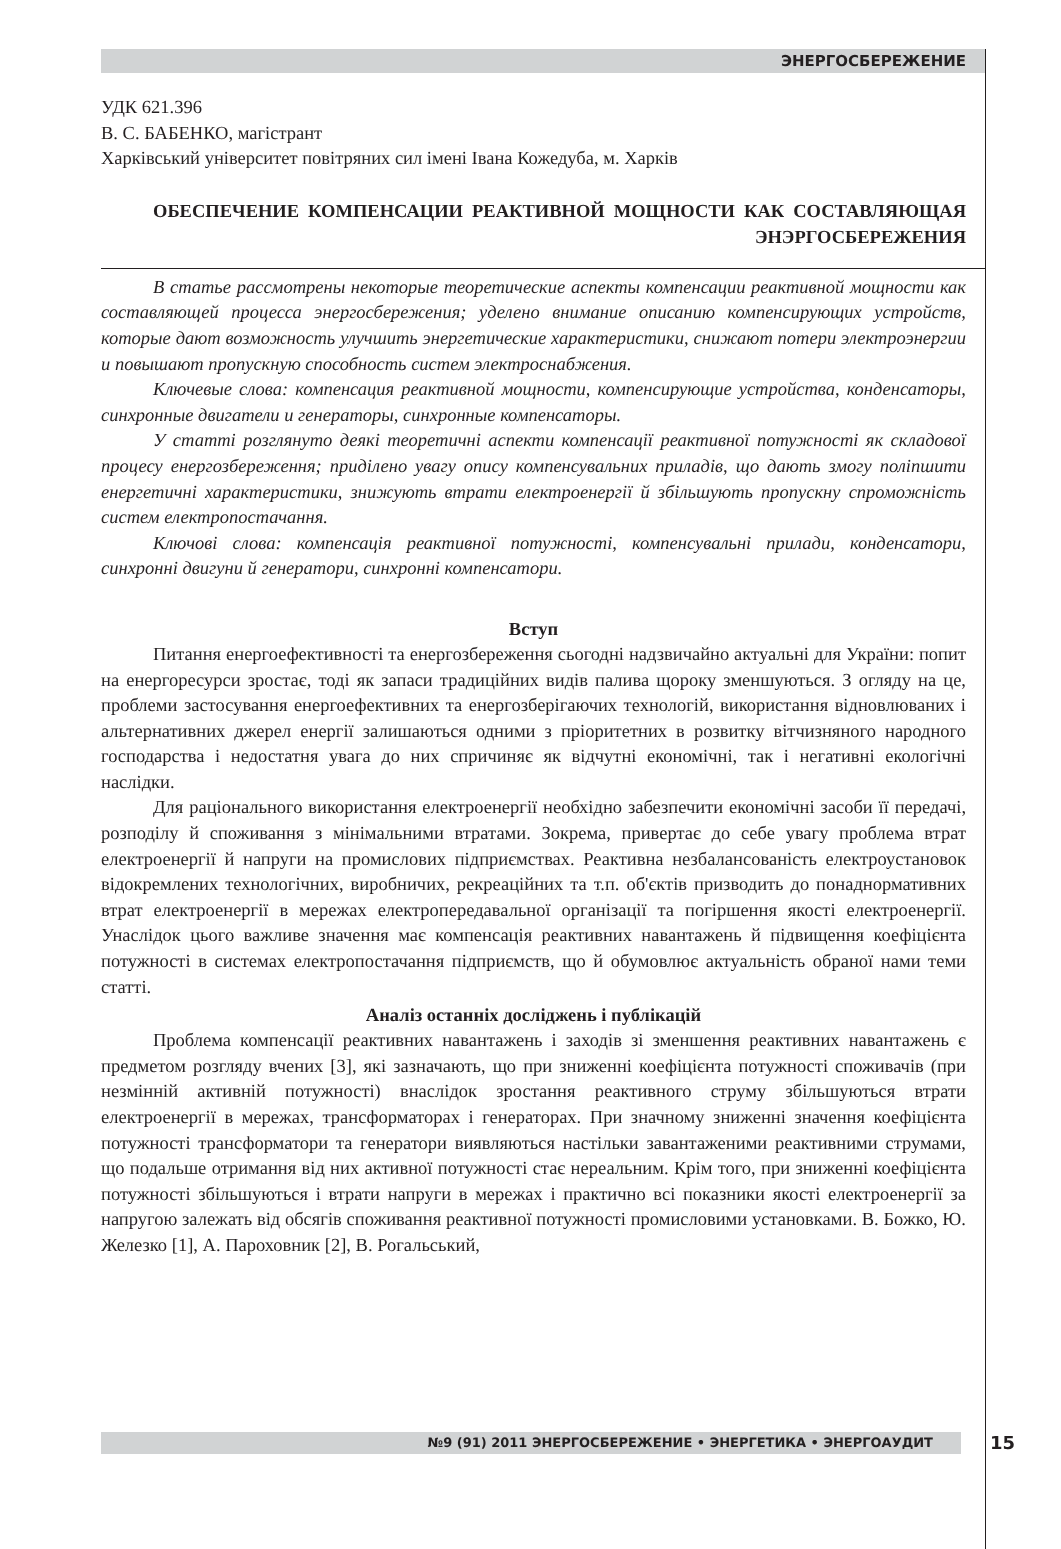ЭНЕРГОСБЕРЕЖЕНИЕ
УДК 621.396
В. С. БАБЕНКО, магістрант
Харківський університет повітряних сил імені Івана Кожедуба, м. Харків
ОБЕСПЕЧЕНИЕ КОМПЕНСАЦИИ РЕАКТИВНОЙ МОЩНОСТИ КАК СОСТАВЛЯЮЩАЯ ЭНЭРГОСБЕРЕЖЕНИЯ
В статье рассмотрены некоторые теоретические аспекты компенсации реактивной мощности как составляющей процесса энергосбережения; уделено внимание описанию компенсирующих устройств, которые дают возможность улучшить энергетические характеристики, снижают потери электроэнергии и повышают пропускную способность систем электроснабжения.
Ключевые слова: компенсация реактивной мощности, компенсирующие устройства, конденсаторы, синхронные двигатели и генераторы, синхронные компенсаторы.
У статті розглянуто деякі теоретичні аспекти компенсації реактивної потужності як складової процесу енергозбереження; приділено увагу опису компенсувальних приладів, що дають змогу поліпшити енергетичні характеристики, знижують втрати електроенергії й збільшують пропускну спроможність систем електропостачання.
Ключові слова: компенсація реактивної потужності, компенсувальні прилади, конденсатори, синхронні двигуни й генератори, синхронні компенсатори.
Вступ
Питання енергоефективності та енергозбереження сьогодні надзвичайно актуальні для України: попит на енергоресурси зростає, тоді як запаси традиційних видів палива щороку зменшуються. З огляду на це, проблеми застосування енергоефективних та енергозберігаючих технологій, використання відновлюваних і альтернативних джерел енергії залишаються одними з пріоритетних в розвитку вітчизняного народного господарства і недостатня увага до них спричиняє як відчутні економічні, так і негативні екологічні наслідки.
Для раціонального використання електроенергії необхідно забезпечити економічні засоби її передачі, розподілу й споживання з мінімальними втратами. Зокрема, привертає до себе увагу проблема втрат електроенергії й напруги на промислових підприємствах. Реактивна незбалансованість електроустановок відокремлених технологічних, виробничих, рекреаційних та т.п. об'єктів призводить до понаднормативних втрат електроенергії в мережах електропередавальної організації та погіршення якості електроенергії. Унаслідок цього важливе значення має компенсація реактивних навантажень й підвищення коефіцієнта потужності в системах електропостачання підприємств, що й обумовлює актуальність обраної нами теми статті.
Аналіз останніх досліджень і публікацій
Проблема компенсації реактивних навантажень і заходів зі зменшення реактивних навантажень є предметом розгляду вчених [3], які зазначають, що при зниженні коефіцієнта потужності споживачів (при незмінній активній потужності) внаслідок зростання реактивного струму збільшуються втрати електроенергії в мережах, трансформаторах і генераторах. При значному зниженні значення коефіцієнта потужності трансформатори та генератори виявляються настільки завантаженими реактивними струмами, що подальше отримання від них активної потужності стає нереальним. Крім того, при зниженні коефіцієнта потужності збільшуються і втрати напруги в мережах і практично всі показники якості електроенергії за напругою залежать від обсягів споживання реактивної потужності промисловими установками. В. Божко, Ю. Железко [1], А. Пароховник [2], В. Рогальський,
№9 (91) 2011 ЭНЕРГОСБЕРЕЖЕНИЕ • ЭНЕРГЕТИКА • ЭНЕРГОАУДИТ 15